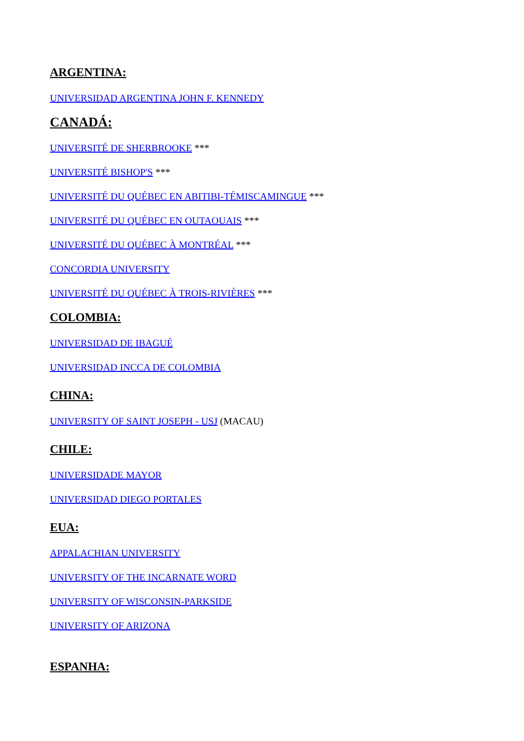ARGENTINA:
UNIVERSIDAD ARGENTINA JOHN F. KENNEDY
CANADÁ:
UNIVERSITÉ DE SHERBROOKE ***
UNIVERSITÉ BISHOP'S ***
UNIVERSITÉ DU QUÉBEC EN ABITIBI-TÉMISCAMINGUE ***
UNIVERSITÉ DU QUÉBEC EN OUTAOUAIS ***
UNIVERSITÉ DU QUÉBEC À MONTRÉAL ***
CONCORDIA UNIVERSITY
UNIVERSITÉ DU QUÉBEC À TROIS-RIVIÈRES ***
COLOMBIA:
UNIVERSIDAD DE IBAGUÉ
UNIVERSIDAD INCCA DE COLOMBIA
CHINA:
UNIVERSITY OF SAINT JOSEPH - USJ (MACAU)
CHILE:
UNIVERSIDADE MAYOR
UNIVERSIDAD DIEGO PORTALES
EUA:
APPALACHIAN UNIVERSITY
UNIVERSITY OF THE INCARNATE WORD
UNIVERSITY OF WISCONSIN-PARKSIDE
UNIVERSITY OF ARIZONA
ESPANHA: